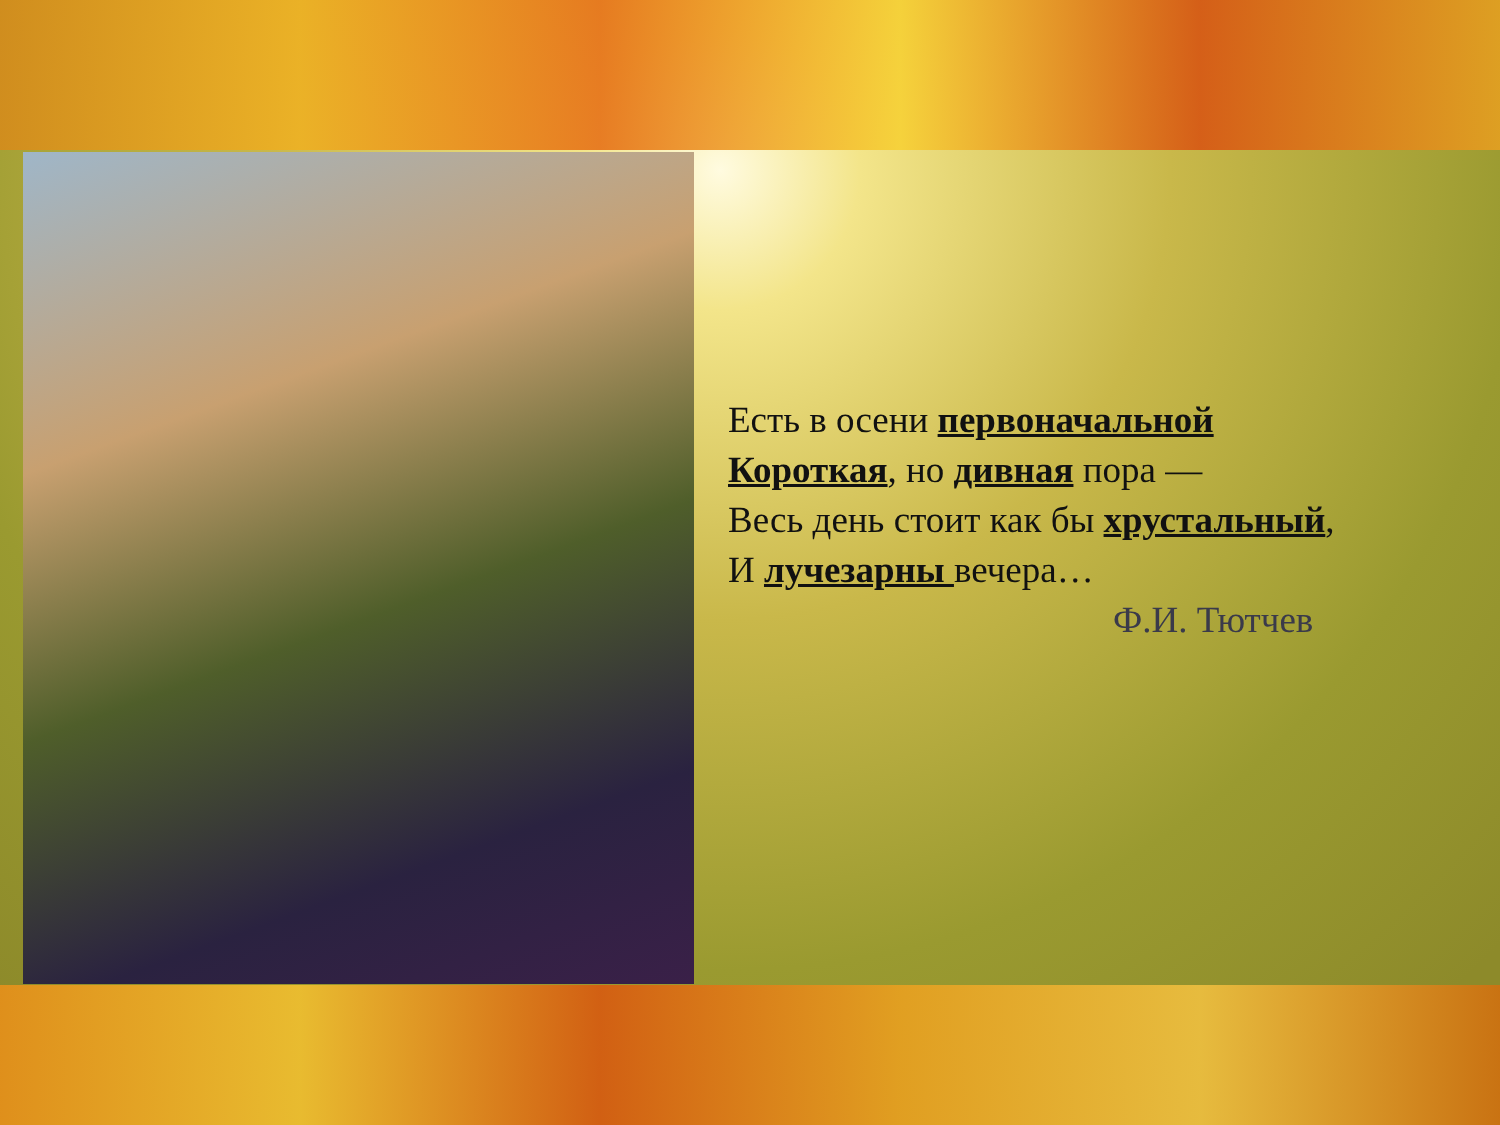Есть в осени первоначальной
Короткая, но дивная пора —
Весь день стоит как бы хрустальный,
И лучезарны вечера…
Ф.И. Тютчев